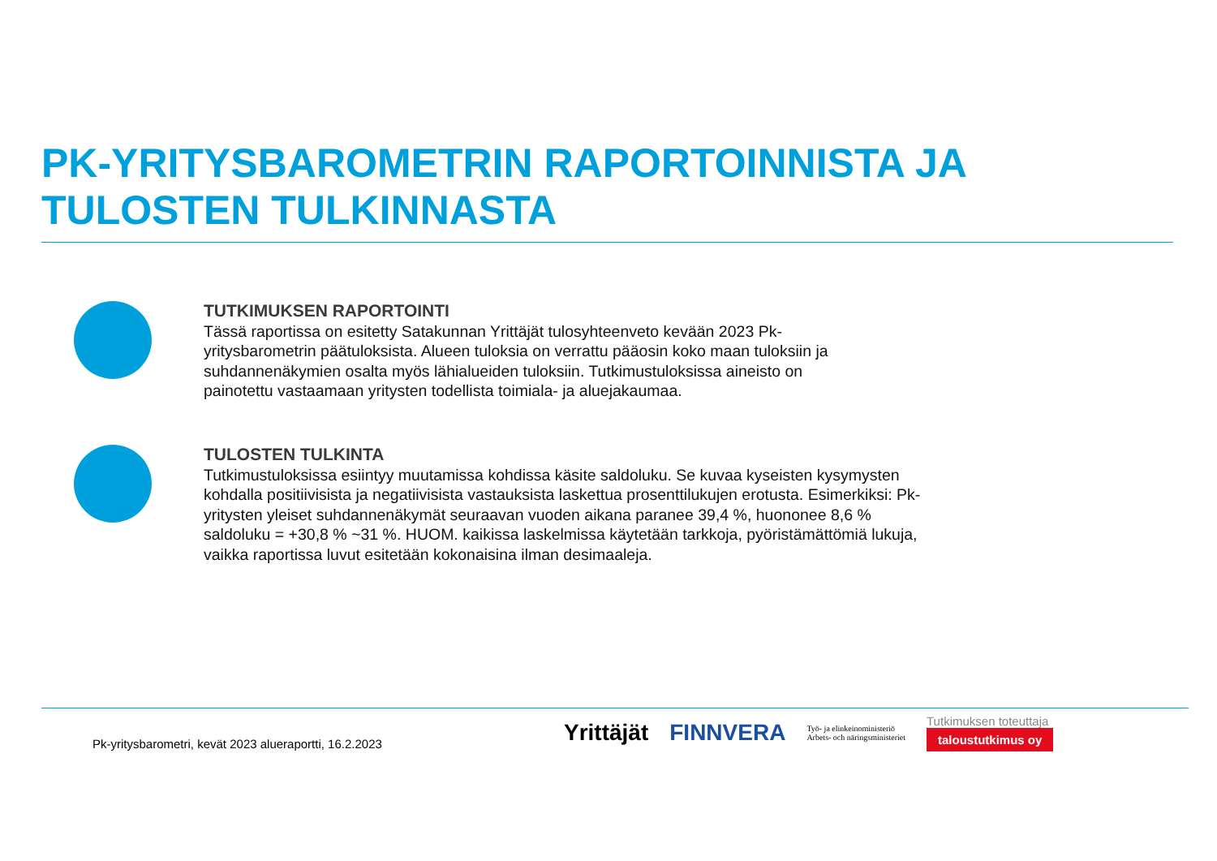PK-YRITYSBAROMETRIN RAPORTOINNISTA JA
TULOSTEN TULKINNASTA
TUTKIMUKSEN RAPORTOINTI
Tässä raportissa on esitetty Satakunnan Yrittäjät tulosyhteenveto kevään 2023 Pk-yritysbarometrin päätuloksista. Alueen tuloksia on verrattu pääosin koko maan tuloksiin ja suhdannenäkymien osalta myös lähialueiden tuloksiin. Tutkimustuloksissa aineisto on painotettu vastaamaan yritysten todellista toimiala- ja aluejakaumaa.
TULOSTEN TULKINTA
Tutkimustuloksissa esiintyy muutamissa kohdissa käsite saldoluku. Se kuvaa kyseisten kysymysten kohdalla positiivisista ja negatiivisista vastauksista laskettua prosenttilukujen erotusta. Esimerkiksi: Pk-yritysten yleiset suhdannenäkymät seuraavan vuoden aikana paranee 39,4 %, huononee 8,6 % saldoluku = +30,8 % ~31 %. HUOM. kaikissa laskelmissa käytetään tarkkoja, pyöristämättömiä lukuja, vaikka raportissa luvut esitetään kokonaisina ilman desimaaleja.
Pk-yritysbarometri, kevät 2023 alueraportti, 16.2.2023
Yrittäjät FINNVERA Työ- ja elinkeinoministeriö
Arbets- och näringsministeriet
Tutkimuksen toteuttaja
taloustutkimus oy